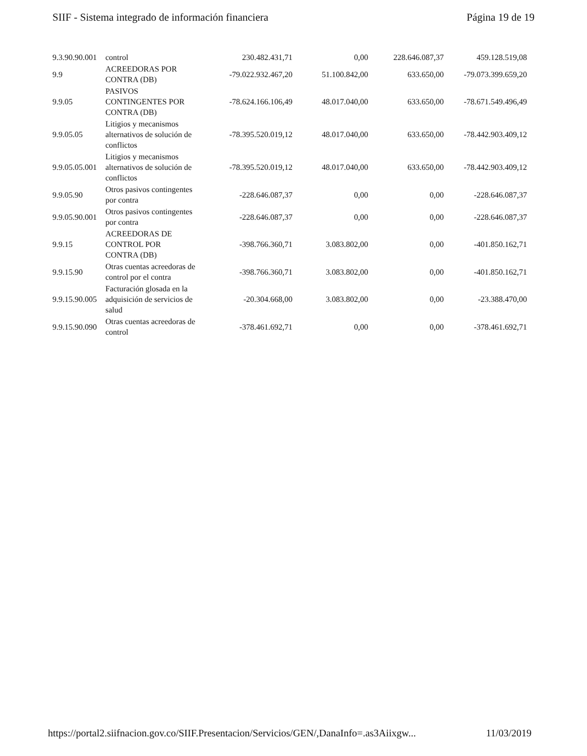SIIF - Sistema integrado de información financiera Página 19 de 19
| 9.3.90.90.001 | control | 230.482.431,71 | 0,00 | 228.646.087,37 | 459.128.519,08 |
| 9.9 | ACREEDORAS POR CONTRA (DB) | -79.022.932.467,20 | 51.100.842,00 | 633.650,00 | -79.073.399.659,20 |
| 9.9.05 | PASIVOS CONTINGENTES POR CONTRA (DB) | -78.624.166.106,49 | 48.017.040,00 | 633.650,00 | -78.671.549.496,49 |
| 9.9.05.05 | Litigios y mecanismos alternativos de solución de conflictos | -78.395.520.019,12 | 48.017.040,00 | 633.650,00 | -78.442.903.409,12 |
| 9.9.05.05.001 | Litigios y mecanismos alternativos de solución de conflictos | -78.395.520.019,12 | 48.017.040,00 | 633.650,00 | -78.442.903.409,12 |
| 9.9.05.90 | Otros pasivos contingentes por contra | -228.646.087,37 | 0,00 | 0,00 | -228.646.087,37 |
| 9.9.05.90.001 | Otros pasivos contingentes por contra | -228.646.087,37 | 0,00 | 0,00 | -228.646.087,37 |
| 9.9.15 | ACREEDORAS DE CONTROL POR CONTRA (DB) | -398.766.360,71 | 3.083.802,00 | 0,00 | -401.850.162,71 |
| 9.9.15.90 | Otras cuentas acreedoras de control por el contra | -398.766.360,71 | 3.083.802,00 | 0,00 | -401.850.162,71 |
| 9.9.15.90.005 | Facturación glosada en la adquisición de servicios de salud | -20.304.668,00 | 3.083.802,00 | 0,00 | -23.388.470,00 |
| 9.9.15.90.090 | Otras cuentas acreedoras de control | -378.461.692,71 | 0,00 | 0,00 | -378.461.692,71 |
https://portal2.siifnacion.gov.co/SIIF.Presentacion/Servicios/GEN/,DanaInfo=.as3Aiixgw... 11/03/2019